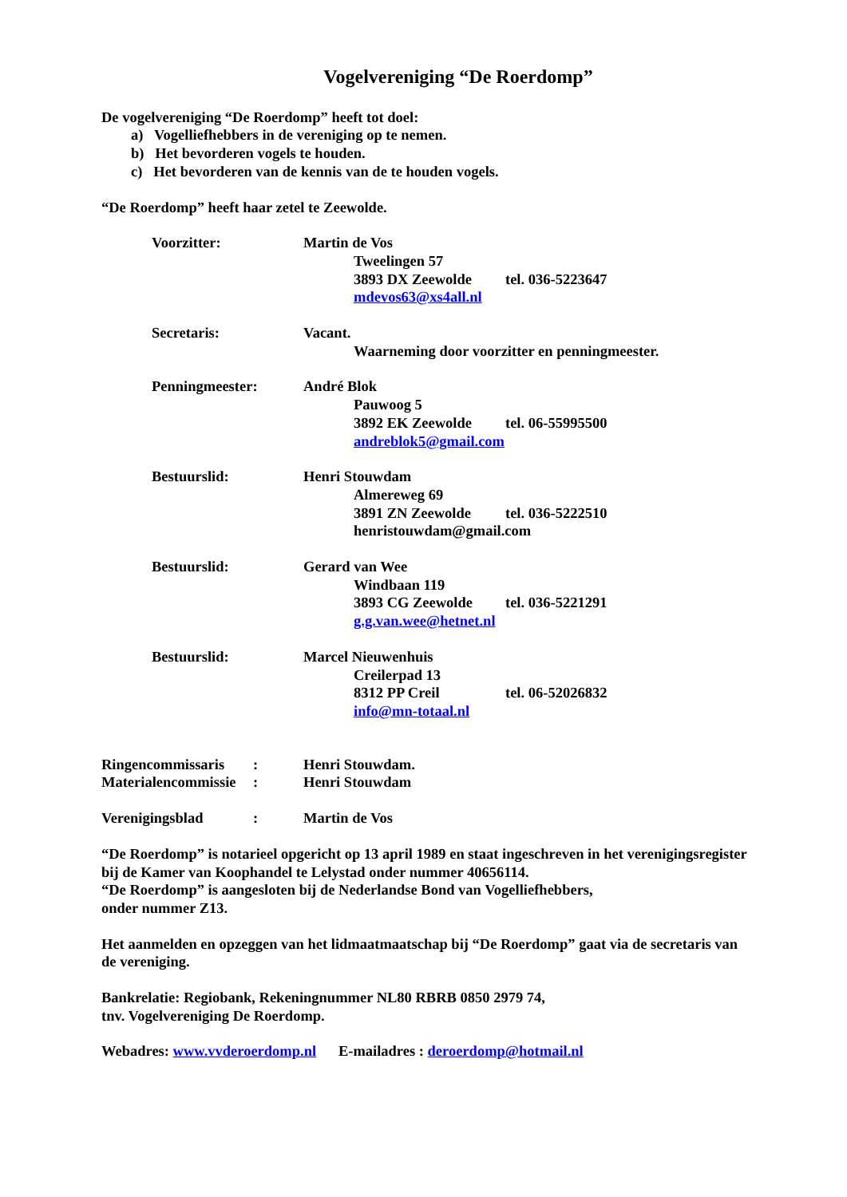Vogelvereniging “De Roerdomp”
De vogelvereniging “De Roerdomp” heeft tot doel:
a) Vogelliefhebbers in de vereniging op te nemen.
b) Het bevorderen vogels te houden.
c) Het bevorderen van de kennis van de te houden vogels.
“De Roerdomp” heeft haar zetel te Zeewolde.
Voorzitter: Martin de Vos
Tweelingen 57
3893 DX Zeewolde tel. 036-5223647
mdevos63@xs4all.nl
Secretaris: Vacant.
Waarneming door voorzitter en penningmeester.
Penningmeester: André Blok
Pauwoog 5
3892 EK Zeewolde tel. 06-55995500
andreblok5@gmail.com
Bestuurslid: Henri Stouwdam
Almereweg 69
3891 ZN Zeewolde tel. 036-5222510
henristouwdam@gmail.com
Bestuurslid: Gerard van Wee
Windbaan 119
3893 CG Zeewolde tel. 036-5221291
g.g.van.wee@hetnet.nl
Bestuurslid: Marcel Nieuwenhuis
Creilerpad 13
8312 PP Creil tel. 06-52026832
info@mn-totaal.nl
Ringencommissaris: Henri Stouwdam.
Materialencommissie: Henri Stouwdam
Verenigingsblad: Martin de Vos
“De Roerdomp” is notarieel opgericht op 13 april 1989 en staat ingeschreven in het verenigingsregister bij de Kamer van Koophandel te Lelystad onder nummer 40656114.
“De Roerdomp” is aangesloten bij de Nederlandse Bond van Vogelliefhebbers,
onder nummer Z13.
Het aanmelden en opzeggen van het lidmaatmaatschap bij “De Roerdomp” gaat via de secretaris van de vereniging.
Bankrelatie: Regiobank, Rekeningnummer NL80 RBRB 0850 2979 74,
tnv. Vogelvereniging De Roerdomp.
Webadres: www.vvderoerdomp.nl E-mailadres : deroerdomp@hotmail.nl